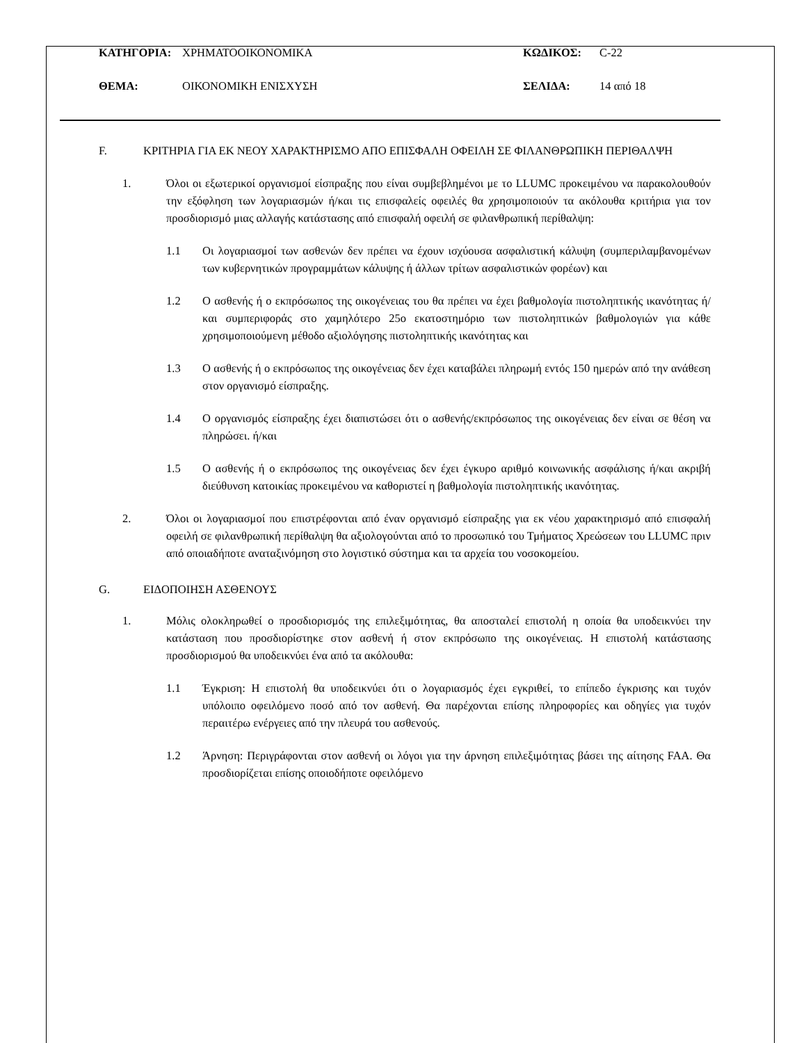ΚΑΤΗΓΟΡΙΑ: ΧΡΗΜΑΤΟΟΙΚΟΝΟΜΙΚΑ ΚΩΔΙΚΟΣ: C-22
ΘΕΜΑ: ΟΙΚΟΝΟΜΙΚΗ ΕΝΙΣΧΥΣΗ ΣΕΛΙΔΑ: 14 από 18
F. ΚΡΙΤΗΡΙΑ ΓΙΑ ΕΚ ΝΕΟΥ ΧΑΡΑΚΤΗΡΙΣΜΟ ΑΠΟ ΕΠΙΣΦΑΛΗ ΟΦΕΙΛΗ ΣΕ ΦΙΛΑΝΘΡΩΠΙΚΗ ΠΕΡΙΘΑΛΨΗ
1. Όλοι οι εξωτερικοί οργανισμοί είσπραξης που είναι συμβεβλημένοι με το LLUMC προκειμένου να παρακολουθούν την εξόφληση των λογαριασμών ή/και τις επισφαλείς οφειλές θα χρησιμοποιούν τα ακόλουθα κριτήρια για τον προσδιορισμό μιας αλλαγής κατάστασης από επισφαλή οφειλή σε φιλανθρωπική περίθαλψη:
1.1 Οι λογαριασμοί των ασθενών δεν πρέπει να έχουν ισχύουσα ασφαλιστική κάλυψη (συμπεριλαμβανομένων των κυβερνητικών προγραμμάτων κάλυψης ή άλλων τρίτων ασφαλιστικών φορέων) και
1.2 Ο ασθενής ή ο εκπρόσωπος της οικογένειας του θα πρέπει να έχει βαθμολογία πιστοληπτικής ικανότητας ή/και συμπεριφοράς στο χαμηλότερο 25ο εκατοστημόριο των πιστοληπτικών βαθμολογιών για κάθε χρησιμοποιούμενη μέθοδο αξιολόγησης πιστοληπτικής ικανότητας και
1.3 Ο ασθενής ή ο εκπρόσωπος της οικογένειας δεν έχει καταβάλει πληρωμή εντός 150 ημερών από την ανάθεση στον οργανισμό είσπραξης.
1.4 Ο οργανισμός είσπραξης έχει διαπιστώσει ότι ο ασθενής/εκπρόσωπος της οικογένειας δεν είναι σε θέση να πληρώσει. ή/και
1.5 Ο ασθενής ή ο εκπρόσωπος της οικογένειας δεν έχει έγκυρο αριθμό κοινωνικής ασφάλισης ή/και ακριβή διεύθυνση κατοικίας προκειμένου να καθοριστεί η βαθμολογία πιστοληπτικής ικανότητας.
2. Όλοι οι λογαριασμοί που επιστρέφονται από έναν οργανισμό είσπραξης για εκ νέου χαρακτηρισμό από επισφαλή οφειλή σε φιλανθρωπική περίθαλψη θα αξιολογούνται από το προσωπικό του Τμήματος Χρεώσεων του LLUMC πριν από οποιαδήποτε αναταξινόμηση στο λογιστικό σύστημα και τα αρχεία του νοσοκομείου.
G. ΕΙΔΟΠΟΙΗΣΗ ΑΣΘΕΝΟΥΣ
1. Μόλις ολοκληρωθεί ο προσδιορισμός της επιλεξιμότητας, θα αποσταλεί επιστολή η οποία θα υποδεικνύει την κατάσταση που προσδιορίστηκε στον ασθενή ή στον εκπρόσωπο της οικογένειας. Η επιστολή κατάστασης προσδιορισμού θα υποδεικνύει ένα από τα ακόλουθα:
1.1 Έγκριση: Η επιστολή θα υποδεικνύει ότι ο λογαριασμός έχει εγκριθεί, το επίπεδο έγκρισης και τυχόν υπόλοιπο οφειλόμενο ποσό από τον ασθενή. Θα παρέχονται επίσης πληροφορίες και οδηγίες για τυχόν περαιτέρω ενέργειες από την πλευρά του ασθενούς.
1.2 Άρνηση: Περιγράφονται στον ασθενή οι λόγοι για την άρνηση επιλεξιμότητας βάσει της αίτησης FAA. Θα προσδιορίζεται επίσης οποιοδήποτε οφειλόμενο